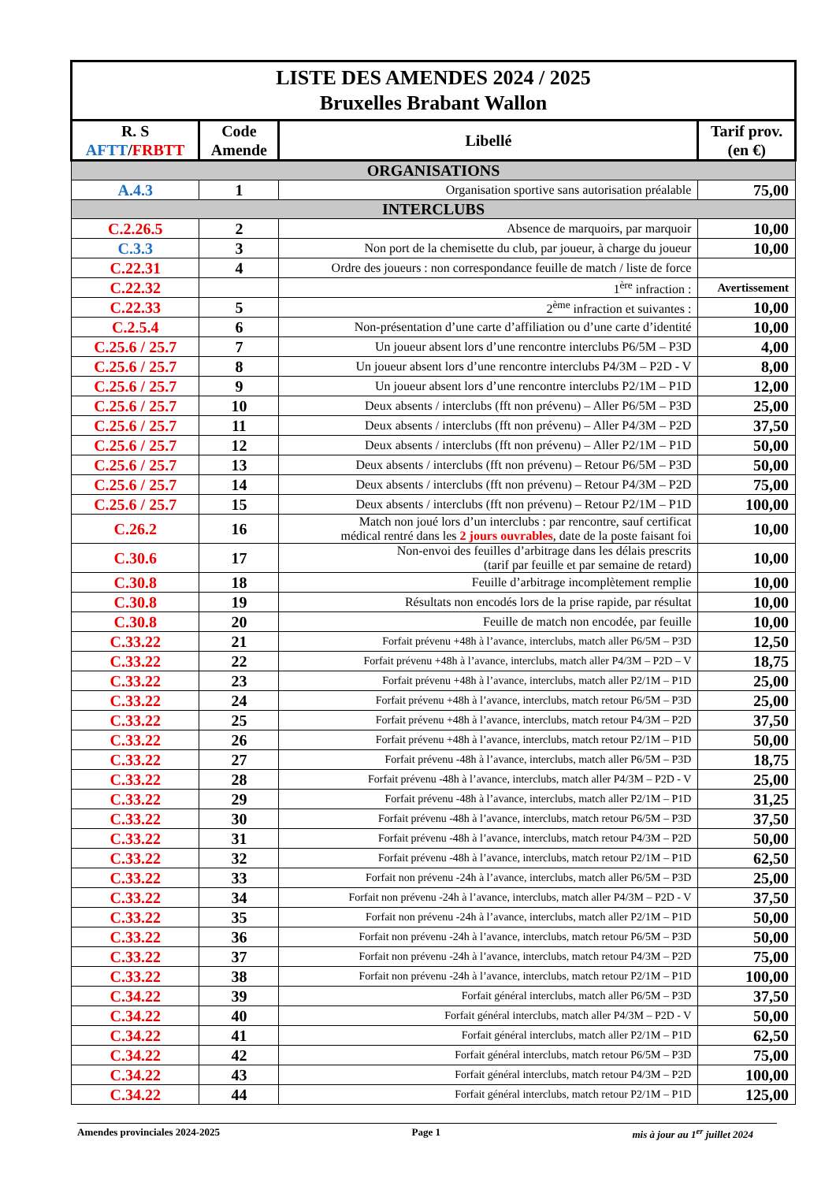| LISTE DES AMENDES 2024 / 2025 Bruxelles Brabant Wallon | | | |
| R. S AFTT / FRBTT | Code Amende | Libellé | Tarif prov. (en €) |
| ORGANISATIONS | | | |
| A.4.3 | 1 | Organisation sportive sans autorisation préalable | 75,00 |
| INTERCLUBS | | | |
| C.2.26.5 | 2 | Absence de marquoirs, par marquoir | 10,00 |
| C.3.3 | 3 | Non port de la chemisette du club, par joueur, à charge du joueur | 10,00 |
| C.22.31 | 4 | Ordre des joueurs : non correspondance feuille de match / liste de force | |
| C.22.32 | | 1<sup>ère</sup> infraction : | Avertissement |
| C.22.33 | 5 | 2<sup>ème</sup> infraction et suivantes : | 10,00 |
| C.2.5.4 | 6 | Non-présentation d’une carte d’affiliation ou d’une carte d’identité | 10,00 |
| C.25.6 / 25.7 | 7 | Un joueur absent lors d’une rencontre interclubs P6/5M – P3D | 4,00 |
| C.25.6 / 25.7 | 8 | Un joueur absent lors d’une rencontre interclubs P4/3M – P2D - V | 8,00 |
| C.25.6 / 25.7 | 9 | Un joueur absent lors d’une rencontre interclubs P2/1M – P1D | 12,00 |
| C.25.6 / 25.7 | 10 | Deux absents / interclubs (fft non prévenu) – Aller P6/5M – P3D | 25,00 |
| C.25.6 / 25.7 | 11 | Deux absents / interclubs (fft non prévenu) – Aller P4/3M – P2D | 37,50 |
| C.25.6 / 25.7 | 12 | Deux absents / interclubs (fft non prévenu) – Aller P2/1M – P1D | 50,00 |
| C.25.6 / 25.7 | 13 | Deux absents / interclubs (fft non prévenu) – Retour P6/5M – P3D | 50,00 |
| C.25.6 / 25.7 | 14 | Deux absents / interclubs (fft non prévenu) – Retour P4/3M – P2D | 75,00 |
| C.25.6 / 25.7 | 15 | Deux absents / interclubs (fft non prévenu) – Retour P2/1M – P1D | 100,00 |
| C.26.2 | 16 | Match non joué lors d’un interclubs : par rencontre, sauf certificat médical rentré dans les 2 jours ouvrables , date de la poste faisant foi | 10,00 |
| C.30.6 | 17 | Non-envoi des feuilles d’arbitrage dans les délais prescrits (tarif par feuille et par semaine de retard) | 10,00 |
| C.30.8 | 18 | Feuille d’arbitrage incomplètement remplie | 10,00 |
| C.30.8 | 19 | Résultats non encodés lors de la prise rapide, par résultat | 10,00 |
| C.30.8 | 20 | Feuille de match non encodée, par feuille | 10,00 |
| C.33.22 | 21 | Forfait prévenu +48h à l’avance, interclubs, match aller P6/5M – P3D | 12,50 |
| C.33.22 | 22 | Forfait prévenu +48h à l’avance, interclubs, match aller P4/3M – P2D – V | 18,75 |
| C.33.22 | 23 | Forfait prévenu +48h à l’avance, interclubs, match aller P2/1M – P1D | 25,00 |
| C.33.22 | 24 | Forfait prévenu +48h à l’avance, interclubs, match retour P6/5M – P3D | 25,00 |
| C.33.22 | 25 | Forfait prévenu +48h à l’avance, interclubs, match retour P4/3M – P2D | 37,50 |
| C.33.22 | 26 | Forfait prévenu +48h à l’avance, interclubs, match retour P2/1M – P1D | 50,00 |
| C.33.22 | 27 | Forfait prévenu -48h à l’avance, interclubs, match aller P6/5M – P3D | 18,75 |
| C.33.22 | 28 | Forfait prévenu -48h à l’avance, interclubs, match aller P4/3M – P2D - V | 25,00 |
| C.33.22 | 29 | Forfait prévenu -48h à l’avance, interclubs, match aller P2/1M – P1D | 31,25 |
| C.33.22 | 30 | Forfait prévenu -48h à l’avance, interclubs, match retour P6/5M – P3D | 37,50 |
| C.33.22 | 31 | Forfait prévenu -48h à l’avance, interclubs, match retour P4/3M – P2D | 50,00 |
| C.33.22 | 32 | Forfait prévenu -48h à l’avance, interclubs, match retour P2/1M – P1D | 62,50 |
| C.33.22 | 33 | Forfait non prévenu -24h à l’avance, interclubs, match aller P6/5M – P3D | 25,00 |
| C.33.22 | 34 | Forfait non prévenu -24h à l’avance, interclubs, match aller P4/3M – P2D - V | 37,50 |
| C.33.22 | 35 | Forfait non prévenu -24h à l’avance, interclubs, match aller P2/1M – P1D | 50,00 |
| C.33.22 | 36 | Forfait non prévenu -24h à l’avance, interclubs, match retour P6/5M – P3D | 50,00 |
| C.33.22 | 37 | Forfait non prévenu -24h à l’avance, interclubs, match retour P4/3M – P2D | 75,00 |
| C.33.22 | 38 | Forfait non prévenu -24h à l’avance, interclubs, match retour P2/1M – P1D | 100,00 |
| C.34.22 | 39 | Forfait général interclubs, match aller P6/5M – P3D | 37,50 |
| C.34.22 | 40 | Forfait général interclubs, match aller P4/3M – P2D - V | 50,00 |
| C.34.22 | 41 | Forfait général interclubs, match aller P2/1M – P1D | 62,50 |
| C.34.22 | 42 | Forfait général interclubs, match retour P6/5M – P3D | 75,00 |
| C.34.22 | 43 | Forfait général interclubs, match retour P4/3M – P2D | 100,00 |
| C.34.22 | 44 | Forfait général interclubs, match retour P2/1M – P1D | 125,00 |
Amendes provinciales 2024-2025 Page 1 mis à jour au 1<sup>er</sup> juillet 2024